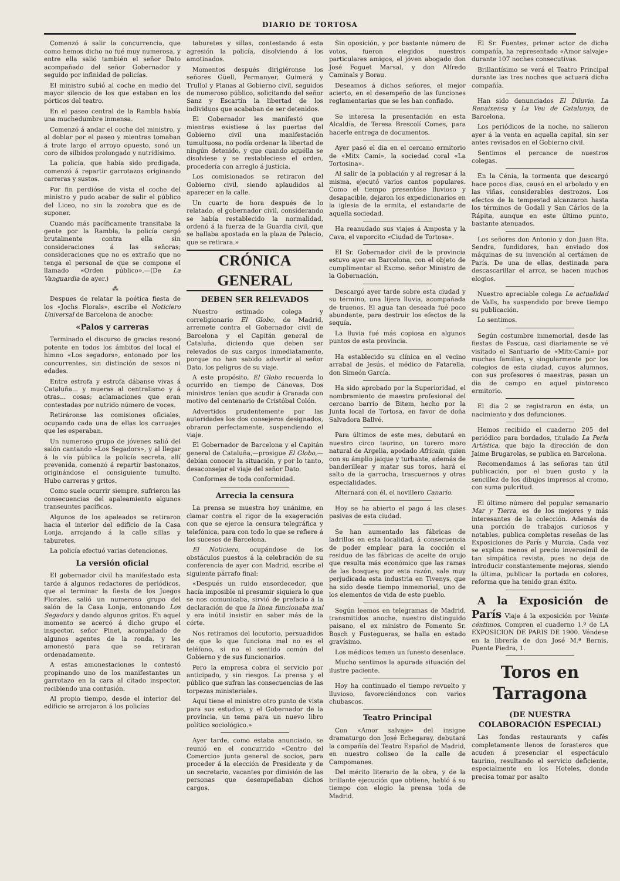DIARIO DE TORTOSA
Comenzó á salir la concurrencia, que como hemos dicho no fué muy numerosa, y entre ella salió también el señor Dato acompañado del señor Gobernador y seguido por infinidad de policías.
El ministro subió al coche en medio del mayor silencio de los que estaban en los pórticos del teatro.
En el paseo central de la Rambla había una muchedumbre inmensa.
Comenzó á andar el coche del ministro, y al doblar por el paseo y mientras tomaban á trote largo el arroyo opuesto, sonó un coro de silbidos prolongado y nutridísimo.
La policía, que había sido prodigada, comenzó á repartir garrotazos originando carreras y sustos.
Por fin perdióse de vista el coche del ministro y pudo acabar de salir el público del Liceo, no sin la zozobra que es de suponer.
Cuando más pacíficamente transitaba la gente por la Rambla, la policía cargó brutalmente contra ella sin consideraciones á las señoras; consideraciones que no es extraño que no tenga el personal de que se compone el llamado «Orden público».—(De La Vanguardia de ayer.)
⁂
Despues de relatar la poética fiesta de los «Jochs Florals», escribe el Noticiero Universal de Barcelona de anoche:
«Palos y carreras
Terminado el discurso de gracias resonó potente en todos los ámbitos del local el himno «Los segadors», entonado por los concurrentes, sin distinción de sexos ni edades.
Entre estrofa y estrofa dábanse vivas á Cataluña... y mueras al centralismo y á otras... cosas; aclamaciones que eran contestadas por nutrido número de voces.
Retiráronse las comisiones oficiales, ocupando cada una de ellas los carruajes que les esperaban.
Un numeroso grupo de jóvenes salió del salón cantando «Los Segadors», y al llegar á la vía pública la policía secreta, allí prevenida, comenzó á repartir bastonazos, originándose el consiguiente tumulto. Hubo carreras y gritos.
Como suele ocurrir siempre, sufrieron las consecuencias del apaleamiento algunos transeuntes pacíficos.
Algunos de los apaleados se retiraron hacia el interior del edificio de la Casa Lonja, arrojando á la calle sillas y taburetes.
La policía efectuó varias detenciones.
La versión oficial
El gobernador civil ha manifestado esta tarde á algunos redactores de periódicos, que al terminar la fiesta de los Juegos Florales, salió un numeroso grupo del salón de la Casa Lonja, entonando Los Segadors y dando algunos gritos. En aquel momento se acercó á dicho grupo el inspector, señor Pinet, acompañado de algunos agentes de la ronda, y les amonestó para que se retiraran ordenadamente.
A estas amonestaciones le contestó propinando uno de los manifestantes un garrotazo en la cara al citado inspector, recibiendo una contusión.
Al propio tiempo, desde el interior del edificio se arrojaron á los policías
taburetes y sillas, contestando á esta agresión la policía, disolviendo á los amotinados.
Momentos después dirigiéronse los señores Güell, Permanyer, Guimerá y Trullol y Planas al Gobierno civil, seguidos de numeroso público, solicitando del señor Sanz y Escartín la libertad de los individuos que acababan de ser detenidos.
El Gobernador les manifestó que mientras existiese á las puertas del Gobierno civil una manifestación tumultuosa, no podía ordenar la libertad de ningún detenido, y que cuando aquélla se disolviese y se restableciese el orden, procedería con arreglo á justicia.
Los comisionados se retiraron del Gobierno civil, siendo aplaudidos al aparecer en la calle.
Un cuarto de hora después de lo relatado, el gobernador civil, considerando se había restablecido la normalidad, ordenó á la fuerza de la Guardia civil, que se hallaba apostada en la plaza de Palacio, que se retirara.»
CRÓNICA GENERAL
DEBEN SER RELEVADOS
Nuestro estimado colega y correligionario El Globo, de Madrid, arremete contra el Gobernador civil de Barcelona y el Capitán general de Cataluña, diciendo que deben ser relevados de sus cargos inmediatamente, porque no han sabido advertir al señor Dato, los peligros de su viaje.
A este propósito, El Globo recuerda lo ocurrido en tiempo de Cánovas. Dos ministros tenían que acudir á Granada con motivo del centenario de Cristóbal Colón.
Advertidos prudentemente por las autoridades los dos consejeros designados, obraron perfectamente, suspendiendo el viaje.
El Gobernador de Barcelona y el Capitán general de Cataluña,—prosigue El Globo,—debían conocer la situación, y por lo tanto, desaconsejar el viaje del señor Dato.
Conformes de toda conformidad.
Arrecia la censura
La prensa se muestra hoy unánime, en clamar contra el rigor de la exageración con que se ejerce la censura telegráfica y telefónica, para con todo lo que se refiere á los sucesos de Barcelona.
El Noticiero, ocupándose de los obstáculos puestos á la celebración de su conferencia de ayer con Madrid, escribe el siguiente párrafo final:
«Después un ruido ensordecedor, que hacía imposible ni presumir siquiera lo que se nos comunicaba, sirvió de prefacio á la declaración de que la línea funcionaba mal y era inútil insistir en saber más de la córte.
Nos retiramos del locutorio, persuadidos de que lo que funciona mal no es el teléfono, si no el sentido común del Gobierno y de sus funcionarios.
Pero la empresa cobra el servicio por anticipado, y sin riesgos. La prensa y el público que sufran las consecuencias de las torpezas ministeriales.
Aquí tiene el ministro otro punto de vista para sus estudios, y el Gobernador de la provincia, un tema para un nuevo libro político sociológico.»
Ayer tarde, como estaba anunciado, se reunió en el concurrido «Centro del Comercio» junta general de socios, para proceder á la elección de Presidente y de un secretario, vacantes por dimisión de las personas que desempeñaban dichos cargos.
Sin oposición, y por bastante número de votos, fueron elegidos nuestros particulares amigos, el jóven abogado don José Foguet Marsal, y don Alfredo Caminals y Borau.
Deseamos á dichos señores, el mejor acierto, en el desempeño de las funciones reglamentarias que se les han confiado.
Se interesa la presentación en esta Alcaldía, de Teresa Brescolí Comes, para hacerle entrega de documentos.
Ayer pasó el dia en el cercano ermitorio de «Mitx Camí», la sociedad coral «La Tortosina».
Al salir de la población y al regresar á la misma, ejecutó varios cantos populares. Como el tiempo presentóse lluvioso y desapacible, dejaron los expedicionarios en la iglesia de la ermita, el estandarte de aquella sociedad.
Ha reanudado sus viajes á Amposta y la Cava, el vaporcito «Ciudad de Tortosa».
El Sr. Gobernador civil de la provincia estuvo ayer en Barcelona, con el objeto de cumplimentar al Excmo. señor Ministro de la Gobernación.
Descargó ayer tarde sobre esta ciudad y su término, una lijera lluvia, acompañada de truenos. El agua tan deseada fué poco abundante, para destruir los efectos de la sequía.
La lluvia fué más copiosa en algunos puntos de esta provincia.
Ha establecido su clínica en el vecino arrabal de Jesús, el médico de Fatarella, don Simeón García.
Ha sido aprobado por la Superioridad, el nombramiento de maestra profesional del cercano barrio de Bitem, hecho por la Junta local de Tortosa, en favor de doña Salvadora Ballvé.
Para últimos de este mes, debutará en nuestro circo taurino, un torero moro natural de Argelia, apodado Africain, quien con su ámplio jaique y turbante, además de banderillear y matar sus toros, hará el salto de la garrocha, trascuernos y otras especialidades.
Alternará con él, el novillero Canario.
Hoy se ha abierto el pago á las clases pasivas de esta ciudad.
Se han aumentado las fábricas de ladrillos en esta localidad, á consecuencia de poder emplear para la cocción el residuo de las fábricas de aceite de orujo que resulta más económico que las ramas de las bosques; por esta razón, sale muy perjudicada esta industria en Tivenys, que ha sido desde tiempo inmemorial, uno de los elementos de vida de este pueblo.
Según leemos en telegramas de Madrid, transmitidos anoche, nuestro distinguido paisano, el ex ministro de Fomento Sr. Bosch y Fustegueras, se halla en estado gravísimo.
Los médicos temen un funesto desenlace.
Mucho sentimos la apurada situación del ilustre paciente.
Hoy ha continuado el tiempo revuelto y lluvioso, favoreciéndonos con varios chubascos.
Teatro Principal
Con «Amor salvaje» del insigne dramaturgo don José Echegaray, debutará la compañía del Teatro Español de Madrid, en nuestro coliseo de la calle de Campomanes.
Del mérito literario de la obra, y de la brillante ejecución que obtiene, habló á su tiempo con elogio la prensa toda de Madrid.
El Sr. Fuentes, primer actor de dicha compañía, ha representado «Amor salvaje» durante 107 noches consecutivas.
Brillantísimo se verá el Teatro Principal durante las tres noches que actuará dicha compañía.
Han sido denunciados El Diluvio, La Renaixensa y La Veu de Catalunya, de Barcelona.
Los periódicos de la noche, no salieron ayer á la venta en aquella capital, sin ser antes revisados en el Gobierno civil.
Sentimos el percance de nuestros colegas.
En la Cénia, la tormenta que descargó hace pocos dias, causó en el arbolado y en las viñas, considerables destrozos. Los efectos de la tempestad alcanzaron hasta los términos de Godall y San Cárlos de la Rápita, aunque en este último punto, bastante atenuados.
Los señores don Antonio y don Juan Bta. Sendra, fundidores, han enviado dos máquinas de su invención al certámen de París. De una de ellas, destinada para descascarillar el arroz, se hacen muchos elogios.
Nuestro apreciable colega La actualidad de Valls, ha suspendido por breve tiempo su publicación.
Lo sentimos.
Según costumbre inmemorial, desde las fiestas de Pascua, casi diariamente se vé visitado el Santuario de «Mitx-Camí» por muchas familias, y singularmente por los colegios de esta ciudad, cuyos alumnos, con sus profesores ó maestras, pasan un dia de campo en aquel pintoresco ermitorio.
El dia 2 se registraron en ésta, un nacimiento y dos defunciones.
Hemos recibido el cuaderno 205 del periódico para bordados, titulado La Perla Artística, que bajo la dirección de don Jaime Brugarolas, se publica en Barcelona.
Recomendamos á las señoras tan útil publicación, por el buen gusto y la sencillez de los dibujos impresos al cromo, con suma pulcritud.
El último número del popular semanario Mar y Tierra, es de los mejores y más interesantes de la colección. Además de una porción de trabajos curiosos y notables, publica completas reseñas de las Exposiciones de París y Murcia. Cada vez se explica menos el precio inverosímil de tan simpática revista, pues no deja de introducir constantemente mejoras, siendo la última, publicar la portada en colores, reforma que ha tenido gran éxito.
A la Exposición de París Viaje á la exposición por Veinte céntimos. Compren el cuaderno 1.º de LA EXPOSICION DE PARIS DE 1900. Véndese en la librería de don José M.ª Bernis, Puente Piedra, 1.
Toros en Tarragona
(DE NUESTRA COLABORACIÓN ESPECIAL)
Las fondas restaurants y cafés completamente llenos de forasteros que acuden á presenciar el espectáculo taurino, resultando el servicio deficiente, especialmente en los Hoteles, donde precisa tomar por asalto